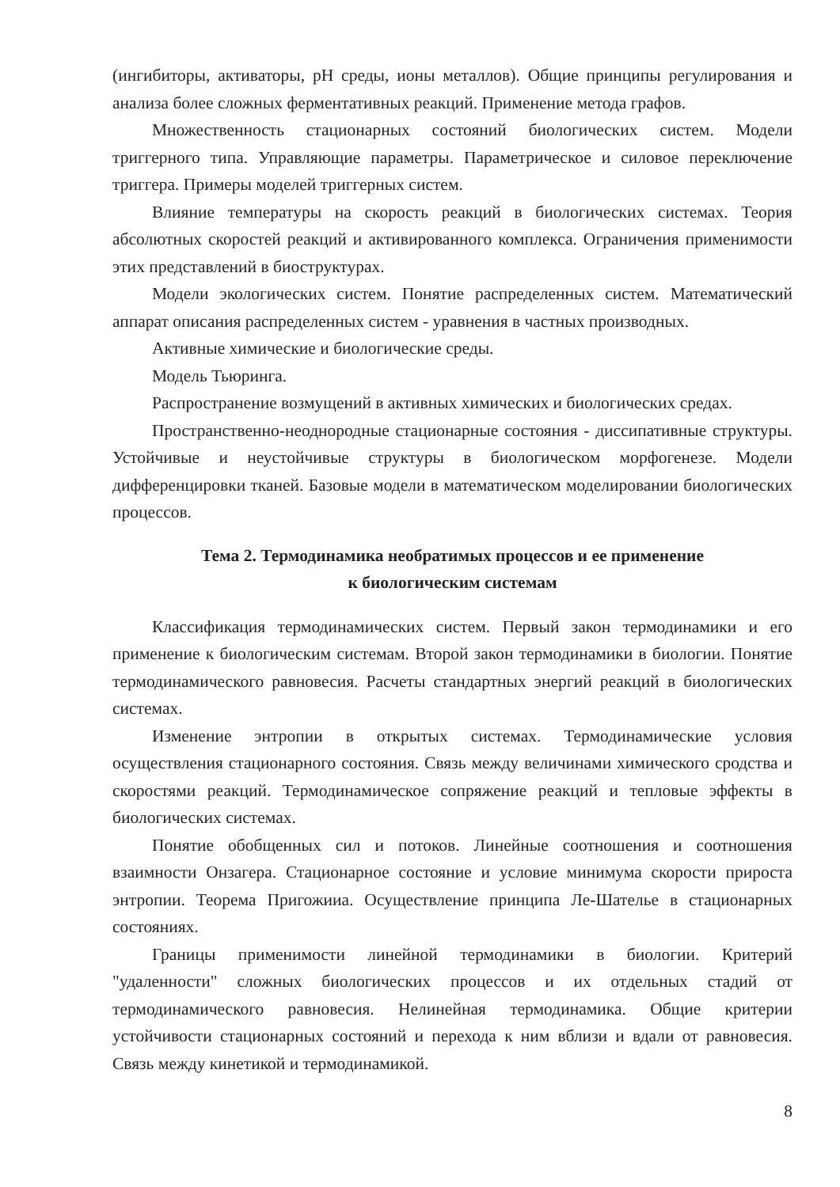(ингибиторы, активаторы, pH среды, ионы металлов). Общие принципы регулирования и анализа более сложных ферментативных реакций. Применение метода графов.
Множественность стационарных состояний биологических систем. Модели триггерного типа. Управляющие параметры. Параметрическое и силовое переключение триггера. Примеры моделей триггерных систем.
Влияние температуры на скорость реакций в биологических системах. Теория абсолютных скоростей реакций и активированного комплекса. Ограничения применимости этих представлений в биоструктурах.
Модели экологических систем. Понятие распределенных систем. Математический аппарат описания распределенных систем - уравнения в частных производных.
Активные химические и биологические среды.
Модель Тьюринга.
Распространение возмущений в активных химических и биологических средах.
Пространственно-неоднородные стационарные состояния - диссипативные структуры. Устойчивые и неустойчивые структуры в биологическом морфогенезе. Модели дифференцировки тканей. Базовые модели в математическом моделировании биологических процессов.
Тема 2. Термодинамика необратимых процессов и ее применение
к биологическим системам
Классификация термодинамических систем. Первый закон термодинамики и его применение к биологическим системам. Второй закон термодинамики в биологии. Понятие термодинамического равновесия. Расчеты стандартных энергий реакций в биологических системах.
Изменение энтропии в открытых системах. Термодинамические условия осуществления стационарного состояния. Связь между величинами химического сродства и скоростями реакций. Термодинамическое сопряжение реакций и тепловые эффекты в биологических системах.
Понятие обобщенных сил и потоков. Линейные соотношения и соотношения взаимности Онзагера. Стационарное состояние и условие минимума скорости прироста энтропии. Теорема Пригожииа. Осуществление принципа Ле-Шателье в стационарных состояниях.
Границы применимости линейной термодинамики в биологии. Критерий "удаленности" сложных биологических процессов и их отдельных стадий от термодинамического равновесия. Нелинейная термодинамика. Общие критерии устойчивости стационарных состояний и перехода к ним вблизи и вдали от равновесия. Связь между кинетикой и термодинамикой.
8